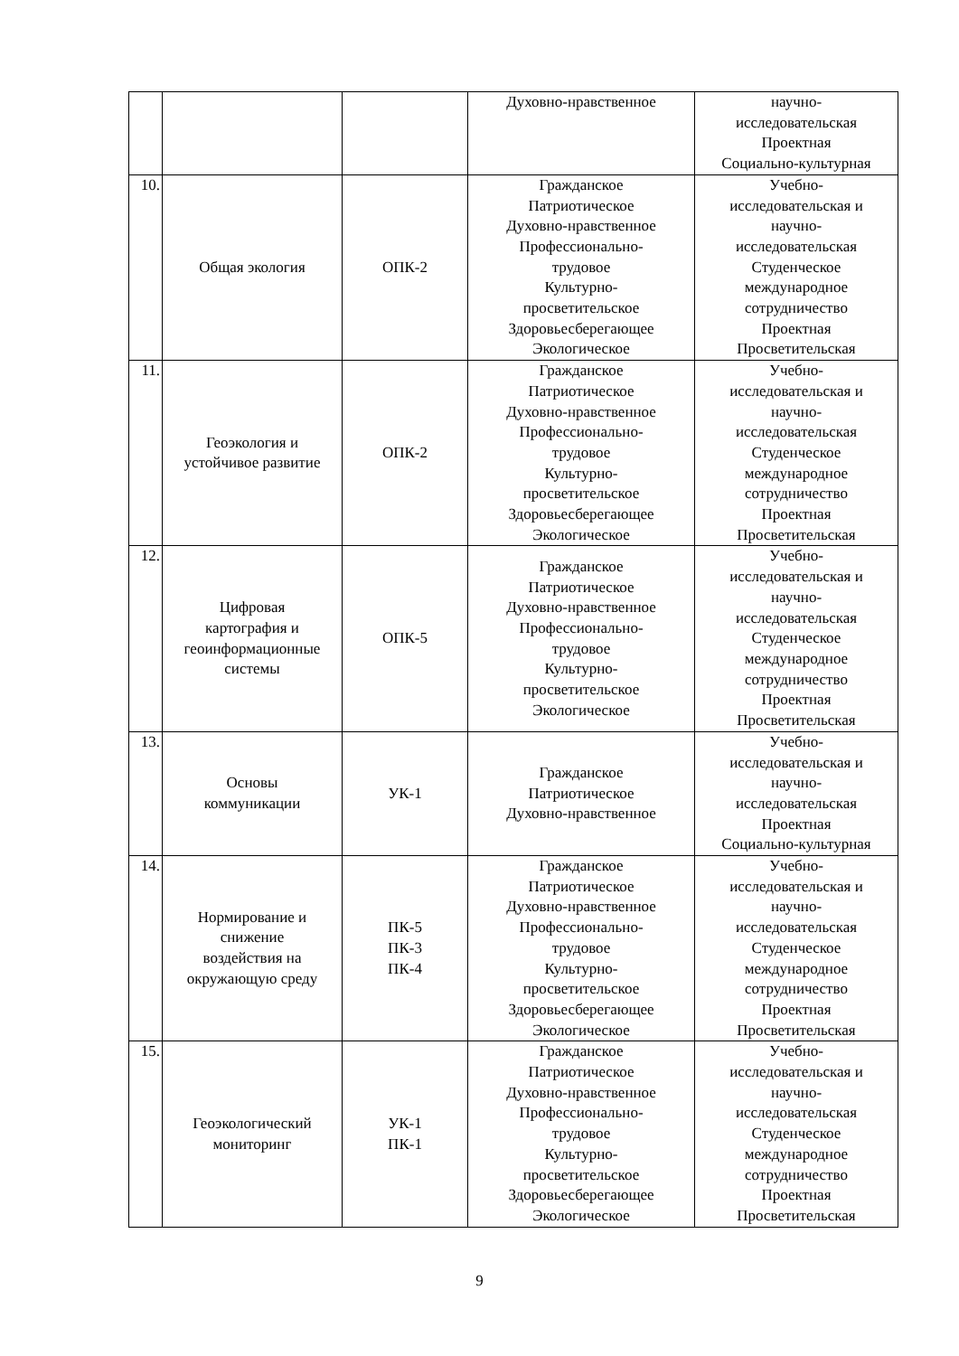| | | | Духовно-нравственное | научно- исследовательская Проектная Социально-культурная |
| 10. | Общая экология | ОПК-2 | Гражданское Патриотическое Духовно-нравственное Профессионально- трудовое Культурно- просветительское Здоровьесберегающее Экологическое | Учебно- исследовательская и научно- исследовательская Студенческое международное сотрудничество Проектная Просветительская |
| 11. | Геоэкология и устойчивое развитие | ОПК-2 | Гражданское Патриотическое Духовно-нравственное Профессионально- трудовое Культурно- просветительское Здоровьесберегающее Экологическое | Учебно- исследовательская и научно- исследовательская Студенческое международное сотрудничество Проектная Просветительская |
| 12. | Цифровая картография и геоинформационные системы | ОПК-5 | Гражданское Патриотическое Духовно-нравственное Профессионально- трудовое Культурно- просветительское Экологическое | Учебно- исследовательская и научно- исследовательская Студенческое международное сотрудничество Проектная Просветительская |
| 13. | Основы коммуникации | УК-1 | Гражданское Патриотическое Духовно-нравственное | Учебно- исследовательская и научно- исследовательская Проектная Социально-культурная |
| 14. | Нормирование и снижение воздействия на окружающую среду | ПК-5 ПК-3 ПК-4 | Гражданское Патриотическое Духовно-нравственное Профессионально- трудовое Культурно- просветительское Здоровьесберегающее Экологическое | Учебно- исследовательская и научно- исследовательская Студенческое международное сотрудничество Проектная Просветительская |
| 15. | Геоэкологический мониторинг | УК-1 ПК-1 | Гражданское Патриотическое Духовно-нравственное Профессионально- трудовое Культурно- просветительское Здоровьесберегающее Экологическое | Учебно- исследовательская и научно- исследовательская Студенческое международное сотрудничество Проектная Просветительская |
9